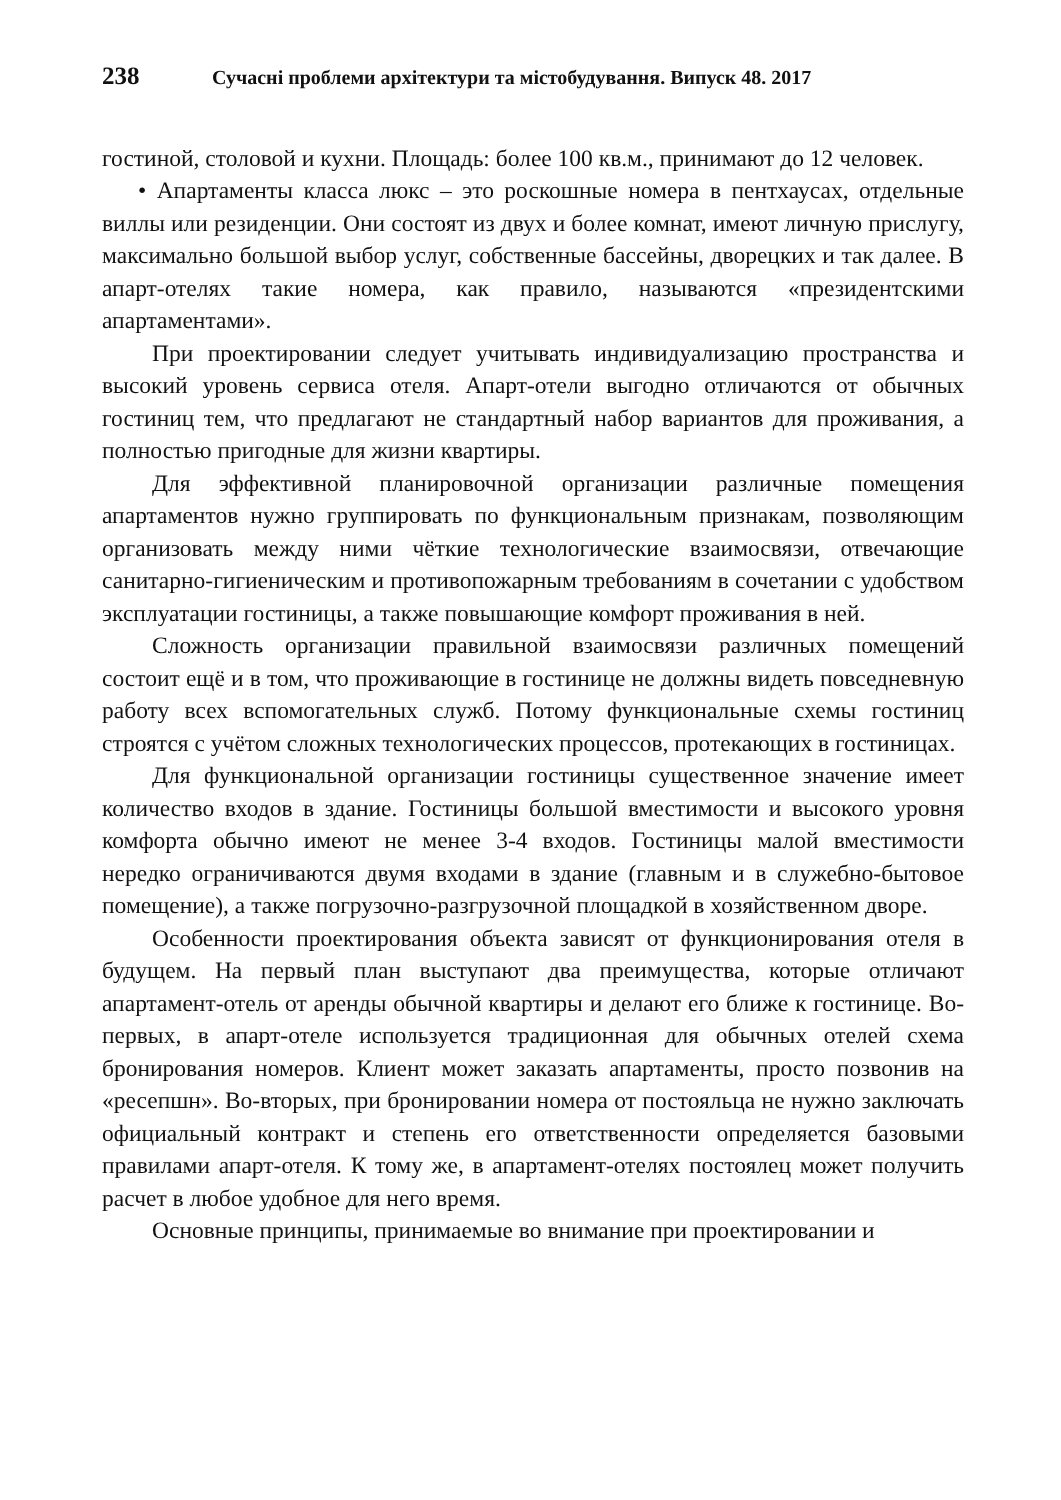238 Сучасні проблеми архітектури та містобудування. Випуск 48. 2017
гостиной, столовой и кухни. Площадь: более 100 кв.м., принимают до 12 человек.
• Апартаменты класса люкс – это роскошные номера в пентхаусах, отдельные виллы или резиденции. Они состоят из двух и более комнат, имеют личную прислугу, максимально большой выбор услуг, собственные бассейны, дворецких и так далее. В апарт-отелях такие номера, как правило, называются «президентскими апартаментами».
При проектировании следует учитывать индивидуализацию пространства и высокий уровень сервиса отеля. Апарт-отели выгодно отличаются от обычных гостиниц тем, что предлагают не стандартный набор вариантов для проживания, а полностью пригодные для жизни квартиры.
Для эффективной планировочной организации различные помещения апартаментов нужно группировать по функциональным признакам, позволяющим организовать между ними чёткие технологические взаимосвязи, отвечающие санитарно-гигиеническим и противопожарным требованиям в сочетании с удобством эксплуатации гостиницы, а также повышающие комфорт проживания в ней.
Сложность организации правильной взаимосвязи различных помещений состоит ещё и в том, что проживающие в гостинице не должны видеть повседневную работу всех вспомогательных служб. Потому функциональные схемы гостиниц строятся с учётом сложных технологических процессов, протекающих в гостиницах.
Для функциональной организации гостиницы существенное значение имеет количество входов в здание. Гостиницы большой вместимости и высокого уровня комфорта обычно имеют не менее 3-4 входов. Гостиницы малой вместимости нередко ограничиваются двумя входами в здание (главным и в служебно-бытовое помещение), а также погрузочно-разгрузочной площадкой в хозяйственном дворе.
Особенности проектирования объекта зависят от функционирования отеля в будущем. На первый план выступают два преимущества, которые отличают апартамент-отель от аренды обычной квартиры и делают его ближе к гостинице. Во-первых, в апарт-отеле используется традиционная для обычных отелей схема бронирования номеров. Клиент может заказать апартаменты, просто позвонив на «ресепшн». Во-вторых, при бронировании номера от постояльца не нужно заключать официальный контракт и степень его ответственности определяется базовыми правилами апарт-отеля. К тому же, в апартамент-отелях постоялец может получить расчет в любое удобное для него время.
Основные принципы, принимаемые во внимание при проектировании и